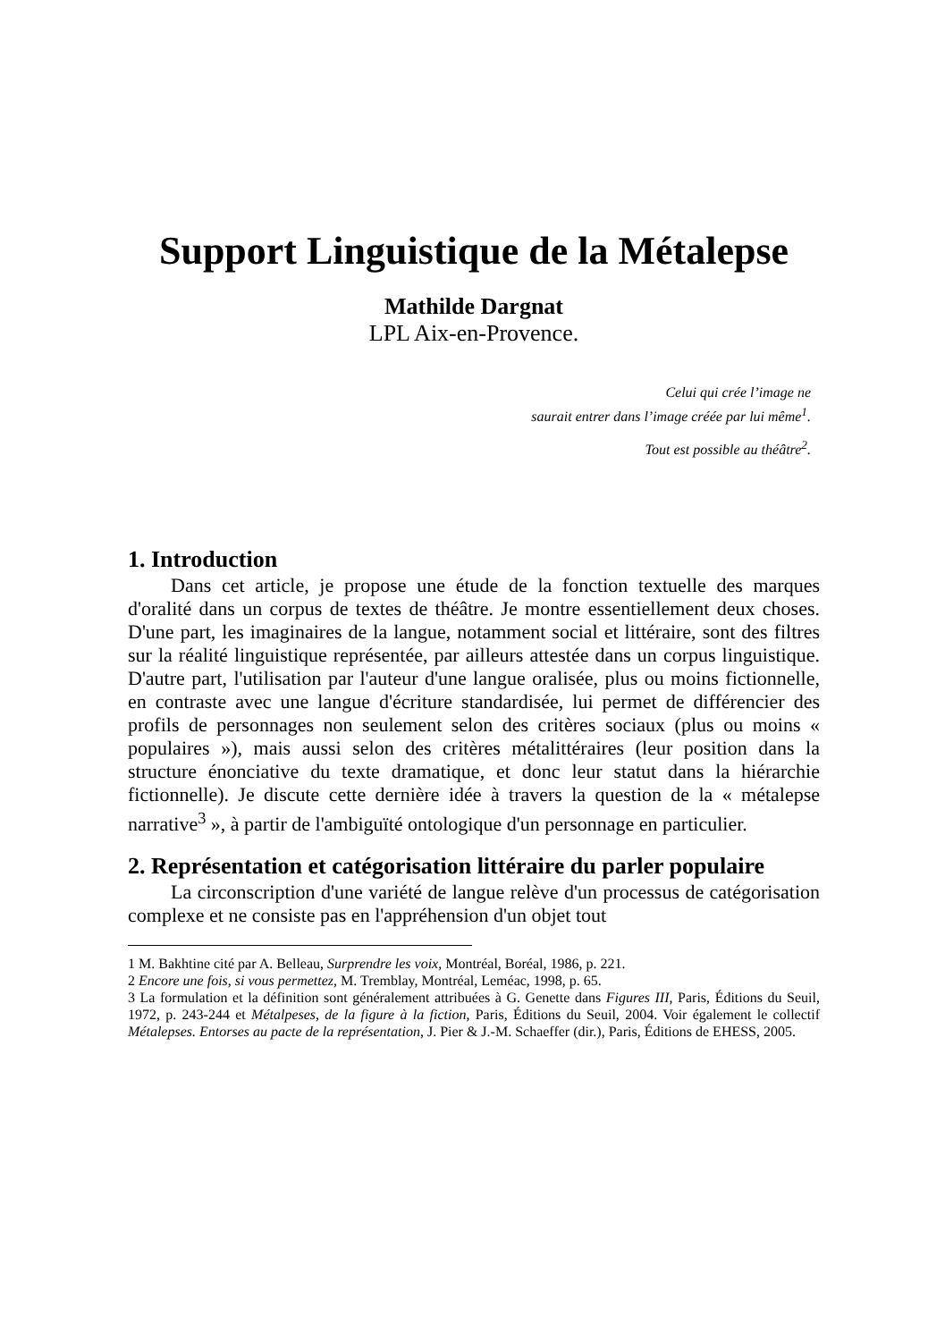Support Linguistique de la Métalepse
Mathilde Dargnat
LPL Aix-en-Provence.
Celui qui crée l’image ne
saurait entrer dans l’image créée par lui même<sup>1</sup>.
Tout est possible au théâtre<sup>2</sup>.
1. Introduction
Dans cet article, je propose une étude de la fonction textuelle des marques d'oralité dans un corpus de textes de théâtre. Je montre essentiellement deux choses. D'une part, les imaginaires de la langue, notamment social et littéraire, sont des filtres sur la réalité linguistique représentée, par ailleurs attestée dans un corpus linguistique. D'autre part, l'utilisation par l'auteur d'une langue oralisée, plus ou moins fictionnelle, en contraste avec une langue d'écriture standardisée, lui permet de différencier des profils de personnages non seulement selon des critères sociaux (plus ou moins « populaires »), mais aussi selon des critères métalittéraires (leur position dans la structure énonciative du texte dramatique, et donc leur statut dans la hiérarchie fictionnelle). Je discute cette dernière idée à travers la question de la « métalepse narrative<sup>3</sup> », à partir de l'ambiguïté ontologique d'un personnage en particulier.
2. Représentation et catégorisation littéraire du parler populaire
La circonscription d'une variété de langue relève d'un processus de catégorisation complexe et ne consiste pas en l'appréhension d'un objet tout
1 M. Bakhtine cité par A. Belleau, Surprendre les voix, Montréal, Boréal, 1986, p. 221.
2 Encore une fois, si vous permettez, M. Tremblay, Montréal, Leméac, 1998, p. 65.
3 La formulation et la définition sont généralement attribuées à G. Genette dans Figures III, Paris, Éditions du Seuil, 1972, p. 243-244 et Métalpeses, de la figure à la fiction, Paris, Éditions du Seuil, 2004. Voir également le collectif Métalepses. Entorses au pacte de la représentation, J. Pier & J.-M. Schaeffer (dir.), Paris, Éditions de EHESS, 2005.